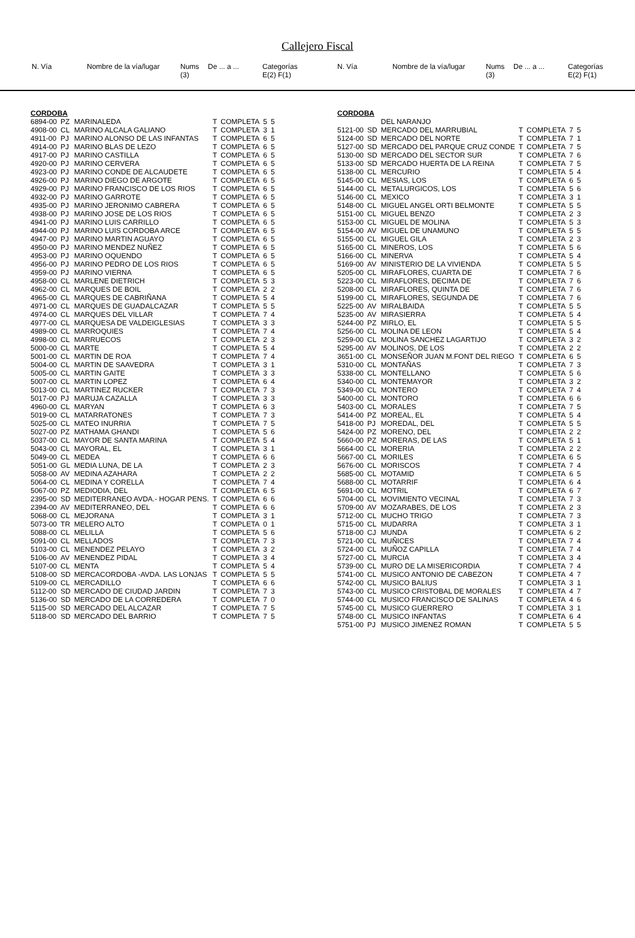Callejero Fiscal
| N. Vía | | Nombre de la vía/lugar | Nums (3) | De ... a ... | Categorías E(2) F(1) |
| --- | --- | --- | --- | --- | --- |
| N. Vía | | Nombre de la vía/lugar | Nums (3) | De ... a ... | Categorías E(2) F(1) |
| --- | --- | --- | --- | --- | --- |
| CORDOBA | | | | | | |
| 6894-00 | PZ | MARINALEDA | T | COMPLETA | 5 | 5 |
| 4908-00 | CL | MARINO ALCALA GALIANO | T | COMPLETA | 3 | 1 |
| 4911-00 | PJ | MARINO ALONSO DE LAS INFANTAS | T | COMPLETA | 6 | 5 |
| 4914-00 | PJ | MARINO BLAS DE LEZO | T | COMPLETA | 6 | 5 |
| 4917-00 | PJ | MARINO CASTILLA | T | COMPLETA | 6 | 5 |
| 4920-00 | PJ | MARINO CERVERA | T | COMPLETA | 6 | 5 |
| 4923-00 | PJ | MARINO CONDE DE ALCAUDETE | T | COMPLETA | 6 | 5 |
| 4926-00 | PJ | MARINO DIEGO DE ARGOTE | T | COMPLETA | 6 | 5 |
| 4929-00 | PJ | MARINO FRANCISCO DE LOS RIOS | T | COMPLETA | 6 | 5 |
| 4932-00 | PJ | MARINO GARROTE | T | COMPLETA | 6 | 5 |
| 4935-00 | PJ | MARINO JERONIMO CABRERA | T | COMPLETA | 6 | 5 |
| 4938-00 | PJ | MARINO JOSE DE LOS RIOS | T | COMPLETA | 6 | 5 |
| 4941-00 | PJ | MARINO LUIS CARRILLO | T | COMPLETA | 6 | 5 |
| 4944-00 | PJ | MARINO LUIS CORDOBA ARCE | T | COMPLETA | 6 | 5 |
| 4947-00 | PJ | MARINO MARTIN AGUAYO | T | COMPLETA | 6 | 5 |
| 4950-00 | PJ | MARINO MENDEZ NUÑEZ | T | COMPLETA | 6 | 5 |
| 4953-00 | PJ | MARINO OQUENDO | T | COMPLETA | 6 | 5 |
| 4956-00 | PJ | MARINO PEDRO DE LOS RIOS | T | COMPLETA | 6 | 5 |
| 4959-00 | PJ | MARINO VIERNA | T | COMPLETA | 6 | 5 |
| 4958-00 | CL | MARLENE DIETRICH | T | COMPLETA | 5 | 3 |
| 4962-00 | CL | MARQUES DE BOIL | T | COMPLETA | 2 | 2 |
| 4965-00 | CL | MARQUES DE CABRIÑANA | T | COMPLETA | 5 | 4 |
| 4971-00 | CL | MARQUES DE GUADALCAZAR | T | COMPLETA | 5 | 5 |
| 4974-00 | CL | MARQUES DEL VILLAR | T | COMPLETA | 7 | 4 |
| 4977-00 | CL | MARQUESA DE VALDEIGLESIAS | T | COMPLETA | 3 | 3 |
| 4989-00 | CL | MARROQUIES | T | COMPLETA | 7 | 4 |
| 4998-00 | CL | MARRUECOS | T | COMPLETA | 2 | 3 |
| 5000-00 | CL | MARTE | T | COMPLETA | 5 | 4 |
| 5001-00 | CL | MARTIN DE ROA | T | COMPLETA | 7 | 4 |
| 5004-00 | CL | MARTIN DE SAAVEDRA | T | COMPLETA | 3 | 1 |
| 5005-00 | CL | MARTIN GAITE | T | COMPLETA | 3 | 3 |
| 5007-00 | CL | MARTIN LOPEZ | T | COMPLETA | 6 | 4 |
| 5013-00 | CL | MARTINEZ RUCKER | T | COMPLETA | 7 | 3 |
| 5017-00 | PJ | MARUJA CAZALLA | T | COMPLETA | 3 | 3 |
| 4960-00 | CL | MARYAN | T | COMPLETA | 6 | 3 |
| 5019-00 | CL | MATARRATONES | T | COMPLETA | 7 | 3 |
| 5025-00 | CL | MATEO INURRIA | T | COMPLETA | 7 | 5 |
| 5027-00 | PZ | MATHAMA GHANDI | T | COMPLETA | 5 | 6 |
| 5037-00 | CL | MAYOR DE SANTA MARINA | T | COMPLETA | 5 | 4 |
| 5043-00 | CL | MAYORAL, EL | T | COMPLETA | 3 | 1 |
| 5049-00 | CL | MEDEA | T | COMPLETA | 6 | 6 |
| 5051-00 | GL | MEDIA LUNA, DE LA | T | COMPLETA | 2 | 3 |
| 5058-00 | AV | MEDINA AZAHARA | T | COMPLETA | 2 | 2 |
| 5064-00 | CL | MEDINA Y CORELLA | T | COMPLETA | 7 | 4 |
| 5067-00 | PZ | MEDIODIA, DEL | T | COMPLETA | 6 | 5 |
| 2395-00 | SD | MEDITERRANEO AVDA.- HOGAR PENS. | T | COMPLETA | 6 | 6 |
| 2394-00 | AV | MEDITERRANEO, DEL | T | COMPLETA | 6 | 6 |
| 5068-00 | CL | MEJORANA | T | COMPLETA | 3 | 1 |
| 5073-00 | TR | MELERO ALTO | T | COMPLETA | 0 | 1 |
| 5088-00 | CL | MELILLA | T | COMPLETA | 5 | 6 |
| 5091-00 | CL | MELLADOS | T | COMPLETA | 7 | 3 |
| 5103-00 | CL | MENENDEZ PELAYO | T | COMPLETA | 3 | 2 |
| 5106-00 | AV | MENENDEZ PIDAL | T | COMPLETA | 3 | 4 |
| 5107-00 | CL | MENTA | T | COMPLETA | 5 | 4 |
| 5108-00 | SD | MERCACORDOBA -AVDA. LAS LONJAS | T | COMPLETA | 5 | 5 |
| 5109-00 | CL | MERCADILLO | T | COMPLETA | 6 | 6 |
| 5112-00 | SD | MERCADO DE CIUDAD JARDIN | T | COMPLETA | 7 | 3 |
| 5136-00 | SD | MERCADO DE LA CORREDERA | T | COMPLETA | 7 | 0 |
| 5115-00 | SD | MERCADO DEL ALCAZAR | T | COMPLETA | 7 | 5 |
| 5118-00 | SD | MERCADO DEL BARRIO | T | COMPLETA | 7 | 5 |
| CORDOBA | | | | | | |
| | | DEL NARANJO | | | | |
| 5121-00 | SD | MERCADO DEL MARRUBIAL | T | COMPLETA | 7 | 5 |
| 5124-00 | SD | MERCADO DEL NORTE | T | COMPLETA | 7 | 1 |
| 5127-00 | SD | MERCADO DEL PARQUE CRUZ CONDE | T | COMPLETA | 7 | 5 |
| 5130-00 | SD | MERCADO DEL SECTOR SUR | T | COMPLETA | 7 | 6 |
| 5133-00 | SD | MERCADO HUERTA DE LA REINA | T | COMPLETA | 7 | 5 |
| 5138-00 | CL | MERCURIO | T | COMPLETA | 5 | 4 |
| 5145-00 | CL | MESIAS, LOS | T | COMPLETA | 6 | 5 |
| 5144-00 | CL | METALURGICOS, LOS | T | COMPLETA | 5 | 6 |
| 5146-00 | CL | MEXICO | T | COMPLETA | 3 | 1 |
| 5148-00 | CL | MIGUEL ANGEL ORTI BELMONTE | T | COMPLETA | 5 | 5 |
| 5151-00 | CL | MIGUEL BENZO | T | COMPLETA | 2 | 3 |
| 5153-00 | CL | MIGUEL DE MOLINA | T | COMPLETA | 5 | 3 |
| 5154-00 | AV | MIGUEL DE UNAMUNO | T | COMPLETA | 5 | 5 |
| 5155-00 | CL | MIGUEL GILA | T | COMPLETA | 2 | 3 |
| 5165-00 | CL | MINEROS, LOS | T | COMPLETA | 5 | 6 |
| 5166-00 | CL | MINERVA | T | COMPLETA | 5 | 4 |
| 5169-00 | AV | MINISTERIO DE LA VIVIENDA | T | COMPLETA | 5 | 5 |
| 5205-00 | CL | MIRAFLORES, CUARTA DE | T | COMPLETA | 7 | 6 |
| 5223-00 | CL | MIRAFLORES, DECIMA DE | T | COMPLETA | 7 | 6 |
| 5208-00 | CL | MIRAFLORES, QUINTA DE | T | COMPLETA | 7 | 6 |
| 5199-00 | CL | MIRAFLORES, SEGUNDA DE | T | COMPLETA | 7 | 6 |
| 5225-00 | AV | MIRALBAIDA | T | COMPLETA | 5 | 5 |
| 5235-00 | AV | MIRASIERRA | T | COMPLETA | 5 | 4 |
| 5244-00 | PZ | MIRLO, EL | T | COMPLETA | 5 | 5 |
| 5256-00 | CL | MOLINA DE LEON | T | COMPLETA | 5 | 4 |
| 5259-00 | CL | MOLINA SANCHEZ LAGARTIJO | T | COMPLETA | 3 | 2 |
| 5295-00 | AV | MOLINOS, DE LOS | T | COMPLETA | 2 | 2 |
| 3651-00 | CL | MONSEÑOR JUAN M.FONT DEL RIEGO | T | COMPLETA | 6 | 5 |
| 5310-00 | CL | MONTAÑAS | T | COMPLETA | 7 | 3 |
| 5338-00 | CL | MONTELLANO | T | COMPLETA | 5 | 6 |
| 5340-00 | CL | MONTEMAYOR | T | COMPLETA | 3 | 2 |
| 5349-00 | CL | MONTERO | T | COMPLETA | 7 | 4 |
| 5400-00 | CL | MONTORO | T | COMPLETA | 6 | 6 |
| 5403-00 | CL | MORALES | T | COMPLETA | 7 | 5 |
| 5414-00 | PZ | MOREAL, EL | T | COMPLETA | 5 | 4 |
| 5418-00 | PJ | MOREDAL, DEL | T | COMPLETA | 5 | 5 |
| 5424-00 | PZ | MORENO, DEL | T | COMPLETA | 2 | 2 |
| 5660-00 | PZ | MORERAS, DE LAS | T | COMPLETA | 5 | 1 |
| 5664-00 | CL | MORERIA | T | COMPLETA | 2 | 2 |
| 5667-00 | CL | MORILES | T | COMPLETA | 6 | 5 |
| 5676-00 | CL | MORISCOS | T | COMPLETA | 7 | 4 |
| 5685-00 | CL | MOTAMID | T | COMPLETA | 6 | 5 |
| 5688-00 | CL | MOTARRIF | T | COMPLETA | 6 | 4 |
| 5691-00 | CL | MOTRIL | T | COMPLETA | 6 | 7 |
| 5704-00 | CL | MOVIMIENTO VECINAL | T | COMPLETA | 7 | 3 |
| 5709-00 | AV | MOZARABES, DE LOS | T | COMPLETA | 2 | 3 |
| 5712-00 | CL | MUCHO TRIGO | T | COMPLETA | 7 | 3 |
| 5715-00 | CL | MUDARRA | T | COMPLETA | 3 | 1 |
| 5718-00 | CJ | MUNDA | T | COMPLETA | 6 | 2 |
| 5721-00 | CL | MUÑICES | T | COMPLETA | 7 | 4 |
| 5724-00 | CL | MUÑOZ CAPILLA | T | COMPLETA | 7 | 4 |
| 5727-00 | CL | MURCIA | T | COMPLETA | 3 | 4 |
| 5739-00 | CL | MURO DE LA MISERICORDIA | T | COMPLETA | 7 | 4 |
| 5741-00 | CL | MUSICO ANTONIO DE CABEZON | T | COMPLETA | 4 | 7 |
| 5742-00 | CL | MUSICO BALIUS | T | COMPLETA | 3 | 1 |
| 5743-00 | CL | MUSICO CRISTOBAL DE MORALES | T | COMPLETA | 4 | 7 |
| 5744-00 | CL | MUSICO FRANCISCO DE SALINAS | T | COMPLETA | 4 | 6 |
| 5745-00 | CL | MUSICO GUERRERO | T | COMPLETA | 3 | 1 |
| 5748-00 | CL | MUSICO INFANTAS | T | COMPLETA | 6 | 4 |
| 5751-00 | PJ | MUSICO JIMENEZ ROMAN | T | COMPLETA | 5 | 5 |